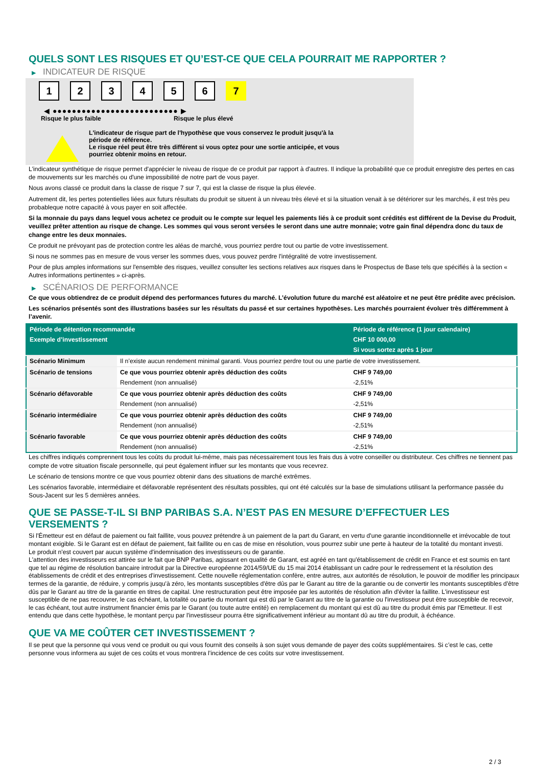QUELS SONT LES RISQUES ET QU’EST-CE QUE CELA POURRAIT ME RAPPORTER ?
▶ INDICATEUR DE RISQUE
1 2 3 4 5 6 7
◀ ●●●●●●●●●●●●●●●●●●●●●●●●●● ▶
Risque le plus faible Risque le plus élevé
L'indicateur de risque part de l'hypothèse que vous conservez le produit jusqu'à la
période de référence.
Le risque réel peut être très différent si vous optez pour une sortie anticipée, et vous
pourriez obtenir moins en retour.
L'indicateur synthétique de risque permet d'apprécier le niveau de risque de ce produit par rapport à d'autres. Il indique la probabilité que ce produit enregistre des pertes en cas de mouvements sur les marchés ou d'une impossibilité de notre part de vous payer.
Nous avons classé ce produit dans la classe de risque 7 sur 7, qui est la classe de risque la plus élevée.
Autrement dit, les pertes potentielles liées aux futurs résultats du produit se situent à un niveau très élevé et si la situation venait à se détériorer sur les marchés, il est très peu probableque notre capacité à vous payer en soit affectée.
Si la monnaie du pays dans lequel vous achetez ce produit ou le compte sur lequel les paiements liés à ce produit sont crédités est différent de la Devise du Produit, veuillez prêter attention au risque de change. Les sommes qui vous seront versées le seront dans une autre monnaie; votre gain final dépendra donc du taux de change entre les deux monnaies.
Ce produit ne prévoyant pas de protection contre les aléas de marché, vous pourriez perdre tout ou partie de votre investissement.
Si nous ne sommes pas en mesure de vous verser les sommes dues, vous pouvez perdre l'intégralité de votre investissement.
Pour de plus amples informations sur l'ensemble des risques, veuillez consulter les sections relatives aux risques dans le Prospectus de Base tels que spécifiés à la section « Autres informations pertinentes » ci-après.
▶ SCÉNARIOS DE PERFORMANCE
Ce que vous obtiendrez de ce produit dépend des performances futures du marché. L’évolution future du marché est aléatoire et ne peut être prédite avec précision.
Les scénarios présentés sont des illustrations basées sur les résultats du passé et sur certaines hypothèses. Les marchés pourraient évoluer très différemment à l’avenir.
| Période de détention recommandée | | Période de référence (1 jour calendaire) |
| --- | --- | --- |
| Exemple d’investissement | | CHF 10 000,00 |
| | | Si vous sortez après 1 jour |
| Scénario Minimum | Il n’existe aucun rendement minimal garanti. Vous pourriez perdre tout ou une partie de votre investissement. | |
| Scénario de tensions | Ce que vous pourriez obtenir après déduction des coûts | CHF 9 749,00 |
| | Rendement (non annualisé) | -2,51% |
| Scénario défavorable | Ce que vous pourriez obtenir après déduction des coûts | CHF 9 749,00 |
| | Rendement (non annualisé) | -2,51% |
| Scénario intermédiaire | Ce que vous pourriez obtenir après déduction des coûts | CHF 9 749,00 |
| | Rendement (non annualisé) | -2,51% |
| Scénario favorable | Ce que vous pourriez obtenir après déduction des coûts | CHF 9 749,00 |
| | Rendement (non annualisé) | -2,51% |
Les chiffres indiqués comprennent tous les coûts du produit lui-même, mais pas nécessairement tous les frais dus à votre conseiller ou distributeur. Ces chiffres ne tiennent pas compte de votre situation fiscale personnelle, qui peut également influer sur les montants que vous recevrez.
Le scénario de tensions montre ce que vous pourriez obtenir dans des situations de marché extrêmes.
Les scénarios favorable, intermédiaire et défavorable représentent des résultats possibles, qui ont été calculés sur la base de simulations utilisant la performance passée du Sous-Jacent sur les 5 dernières années.
QUE SE PASSE-T-IL SI BNP PARIBAS S.A. N’EST PAS EN MESURE D’EFFECTUER LES VERSEMENTS ?
Si l'Émetteur est en défaut de paiement ou fait faillite, vous pouvez prétendre à un paiement de la part du Garant, en vertu d'une garantie inconditionnelle et irrévocable de tout montant exigible. Si le Garant est en défaut de paiement, fait faillite ou en cas de mise en résolution, vous pourrez subir une perte à hauteur de la totalité du montant investi.
Le produit n'est couvert par aucun système d'indemnisation des investisseurs ou de garantie.
L'attention des investisseurs est attirée sur le fait que BNP Paribas, agissant en qualité de Garant, est agréé en tant qu'établissement de crédit en France et est soumis en tant que tel au régime de résolution bancaire introduit par la Directive européenne 2014/59/UE du 15 mai 2014 établissant un cadre pour le redressement et la résolution des établissements de crédit et des entreprises d'investissement. Cette nouvelle réglementation confère, entre autres, aux autorités de résolution, le pouvoir de modifier les principaux termes de la garantie, de réduire, y compris jusqu'à zéro, les montants susceptibles d'être dûs par le Garant au titre de la garantie ou de convertir les montants susceptibles d'être dûs par le Garant au titre de la garantie en titres de capital. Une restructuration peut être imposée par les autorités de résolution afin d'éviter la faillite. L'investisseur est susceptible de ne pas recouvrer, le cas échéant, la totalité ou partie du montant qui est dû par le Garant au titre de la garantie ou l'investisseur peut être susceptible de recevoir, le cas échéant, tout autre instrument financier émis par le Garant (ou toute autre entité) en remplacement du montant qui est dû au titre du produit émis par l'Emetteur. Il est entendu que dans cette hypothèse, le montant perçu par l'investisseur pourra être significativement inférieur au montant dû au titre du produit, à échéance.
QUE VA ME COÛTER CET INVESTISSEMENT ?
Il se peut que la personne qui vous vend ce produit ou qui vous fournit des conseils à son sujet vous demande de payer des coûts supplémentaires. Si c’est le cas, cette personne vous informera au sujet de ces coûts et vous montrera l’incidence de ces coûts sur votre investissement.
2 / 3